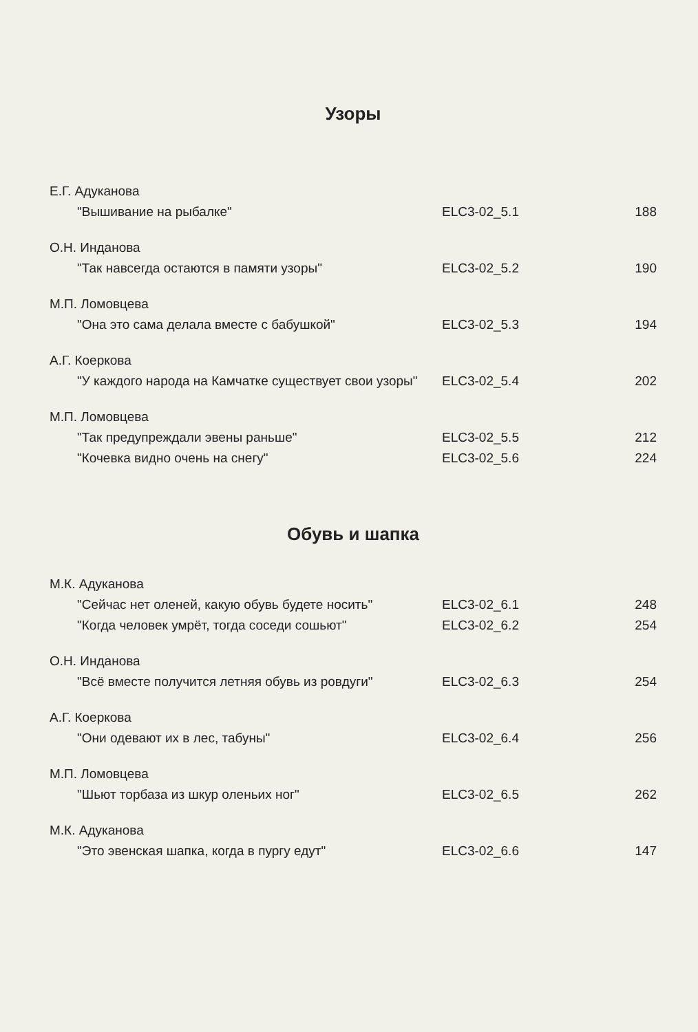Узоры
| Е.Г. Адуканова | | |
| "Вышивание на рыбалке" | ELC3-02_5.1 | 188 |
| О.Н. Инданова | | |
| "Так навсегда остаются в памяти узоры" | ELC3-02_5.2 | 190 |
| М.П. Ломовцева | | |
| "Она это сама делала вместе с бабушкой" | ELC3-02_5.3 | 194 |
| А.Г. Коеркова | | |
| "У каждого народа на Камчатке существует свои узоры" | ELC3-02_5.4 | 202 |
| М.П. Ломовцева | | |
| "Так предупреждали эвены раньше" | ELC3-02_5.5 | 212 |
| "Кочевка видно очень на снегу" | ELC3-02_5.6 | 224 |
Обувь и шапка
| М.К. Адуканова | | |
| "Сейчас нет оленей, какую обувь будете носить" | ELC3-02_6.1 | 248 |
| "Когда человек умрёт, тогда соседи сошьют" | ELC3-02_6.2 | 254 |
| О.Н. Инданова | | |
| "Всё вместе получится летняя обувь из ровдуги" | ELC3-02_6.3 | 254 |
| А.Г. Коеркова | | |
| "Они одевают их в лес, табуны" | ELC3-02_6.4 | 256 |
| М.П. Ломовцева | | |
| "Шьют торбаза из шкур оленьих ног" | ELC3-02_6.5 | 262 |
| М.К. Адуканова | | |
| "Это эвенская шапка, когда в пургу едут" | ELC3-02_6.6 | 147 |